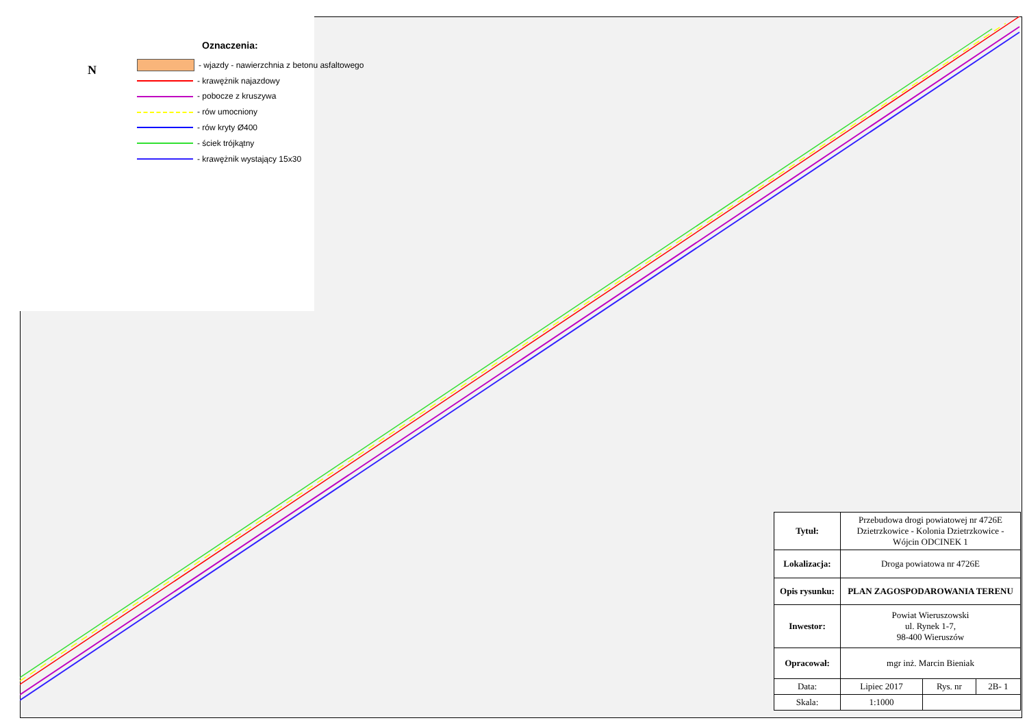N
Oznaczenia:
- wjazdy - nawierzchnia z betonu asfaltowego
- krawężnik najazdowy
- pobocze z kruszywa
- rów umocniony
- rów kryty Ø400
- ściek trójkątny
- krawężnik wystający 15x30
| Tytuł: | Przebudowa drogi powiatowej nr 4726E Dzietrzkowice - Kolonia Dzietrzkowice - Wójcin ODCINEK 1 | | |
| Lokalizacja: | Droga powiatowa nr 4726E | | |
| Opis rysunku: | PLAN ZAGOSPODAROWANIA TERENU | | |
| Inwestor: | Powiat Wieruszowski ul. Rynek 1-7, 98-400 Wieruszów | | |
| Opracował: | mgr inż. Marcin Bieniak | | |
| Data: | Lipiec 2017 | Rys. nr | 2B- 1 |
| Skala: | 1:1000 | | |